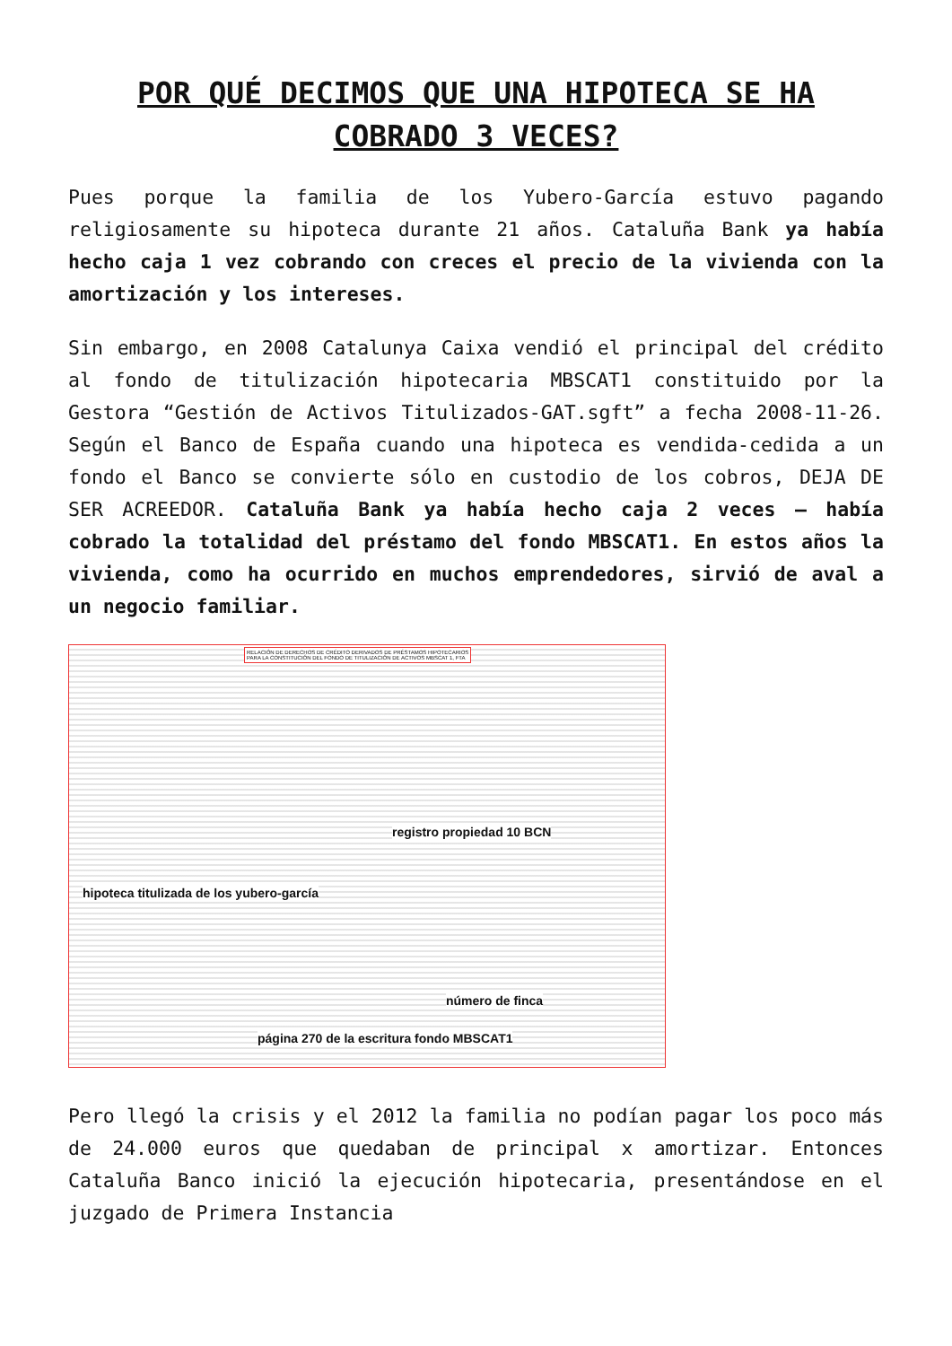POR QUÉ DECIMOS QUE UNA HIPOTECA SE HA COBRADO 3 VECES?
Pues porque la familia de los Yubero-García estuvo pagando religiosamente su hipoteca durante 21 años. Cataluña Bank ya había hecho caja 1 vez cobrando con creces el precio de la vivienda con la amortización y los intereses.
Sin embargo, en 2008 Catalunya Caixa vendió el principal del crédito al fondo de titulización hipotecaria MBSCAT1 constituido por la Gestora “Gestión de Activos Titulizados-GAT.sgft” a fecha 2008-11-26. Según el Banco de España cuando una hipoteca es vendida-cedida a un fondo el Banco se convierte sólo en custodio de los cobros, DEJA DE SER ACREEDOR. Cataluña Bank ya había hecho caja 2 veces – había cobrado la totalidad del préstamo del fondo MBSCAT1. En estos años la vivienda, como ha ocurrido en muchos emprendedores, sirvió de aval a un negocio familiar.
RELACIÓN DE DERECHOS DE CRÉDITO DERIVADOS DE PRÉSTAMOS HIPOTECARIOS
PARA LA CONSTITUCIÓN DEL FONDO DE TITULIZACIÓN DE ACTIVOS MBSCAT 1, FTA
registro propiedad 10 BCN
hipoteca titulizada de los yubero-garcía
número de finca
página 270 de la escritura fondo MBSCAT1
Pero llegó la crisis y el 2012 la familia no podían pagar los poco más de 24.000 euros que quedaban de principal x amortizar. Entonces Cataluña Banco inició la ejecución hipotecaria, presentándose en el juzgado de Primera Instancia